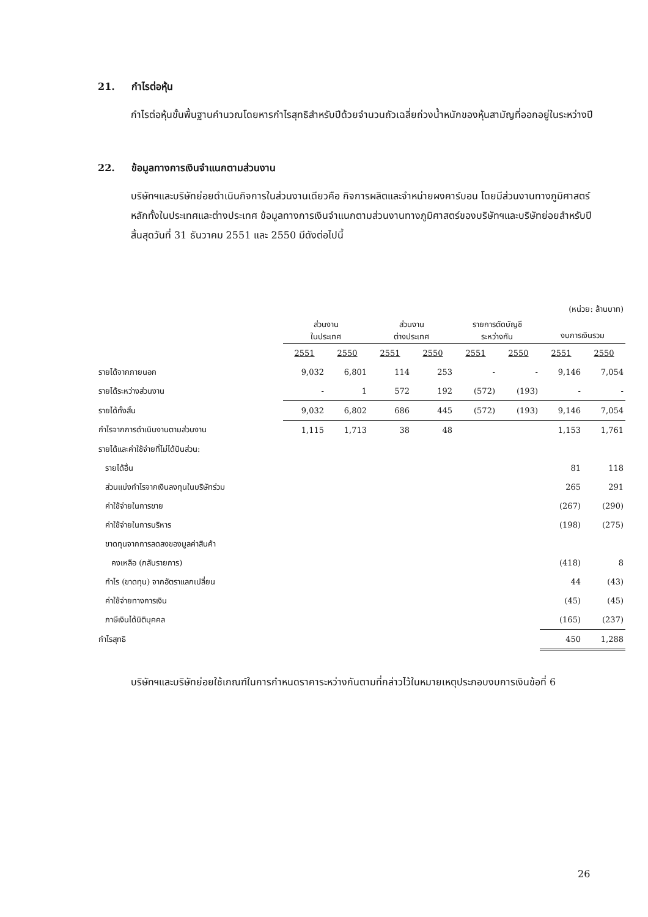21. กำไรต่อหุ้น
กำไรต่อหุ้นขั้นพื้นฐานคำนวณโดยหารกำไรสุทธิสำหรับปีด้วยจำนวนถัวเฉลี่ยถ่วงน้ำหนักของหุ้นสามัญที่ออกอยู่ในระหว่างปี
22. ข้อมูลทางการเงินจำแนกตามส่วนงาน
บริษัทฯและบริษัทย่อยดำเนินกิจการในส่วนงานเดียวคือ กิจการผลิตและจำหน่ายผงคาร์บอน โดยมีส่วนงานทางภูมิศาสตร์หลักทั้งในประเทศและต่างประเทศ ข้อมูลทางการเงินจำแนกตามส่วนงานทางภูมิศาสตร์ของบริษัทฯและบริษัทย่อยสำหรับปีสิ้นสุดวันที่ 31 ธันวาคม 2551 และ 2550 มีดังต่อไปนี้
| | (หน่วย: ล้านบาท) | | | | | | | |
| | ส่วนงาน ในประเทศ | | ส่วนงาน ต่างประเทศ | | รายการตัดบัญชี ระหว่างกัน | | งบการเงินรวม | |
| | 2551 | 2550 | 2551 | 2550 | 2551 | 2550 | 2551 | 2550 |
| รายได้จากภายนอก | 9,032 | 6,801 | 114 | 253 | - | - | 9,146 | 7,054 |
| รายได้ระหว่างส่วนงาน | - | 1 | 572 | 192 | (572) | (193) | - | - |
| รายได้ทั้งสิ้น | 9,032 | 6,802 | 686 | 445 | (572) | (193) | 9,146 | 7,054 |
| กำไรจากการดำเนินงานตามส่วนงาน | 1,115 | 1,713 | 38 | 48 | | | 1,153 | 1,761 |
| รายได้และค่าใช้จ่ายที่ไม่ได้ปันส่วน: | | | | | | | | |
| รายได้อื่น | | | | | | | 81 | 118 |
| ส่วนแบ่งกำไรจากเงินลงทุนในบริษัทร่วม | | | | | | | 265 | 291 |
| ค่าใช้จ่ายในการขาย | | | | | | | (267) | (290) |
| ค่าใช้จ่ายในการบริหาร | | | | | | | (198) | (275) |
| ขาดทุนจากการลดลงของมูลค่าสินค้า | | | | | | | | |
| คงเหลือ (กลับรายการ) | | | | | | | (418) | 8 |
| กำไร (ขาดทุน) จากอัตราแลกเปลี่ยน | | | | | | | 44 | (43) |
| ค่าใช้จ่ายทางการเงิน | | | | | | | (45) | (45) |
| ภาษีเงินได้นิติบุคคล | | | | | | | (165) | (237) |
| กำไรสุทธิ | | | | | | | 450 | 1,288 |
บริษัทฯและบริษัทย่อยใช้เกณฑ์ในการกำหนดราคาระหว่างกันตามที่กล่าวไว้ในหมายเหตุประกอบงบการเงินข้อที่ 6
26